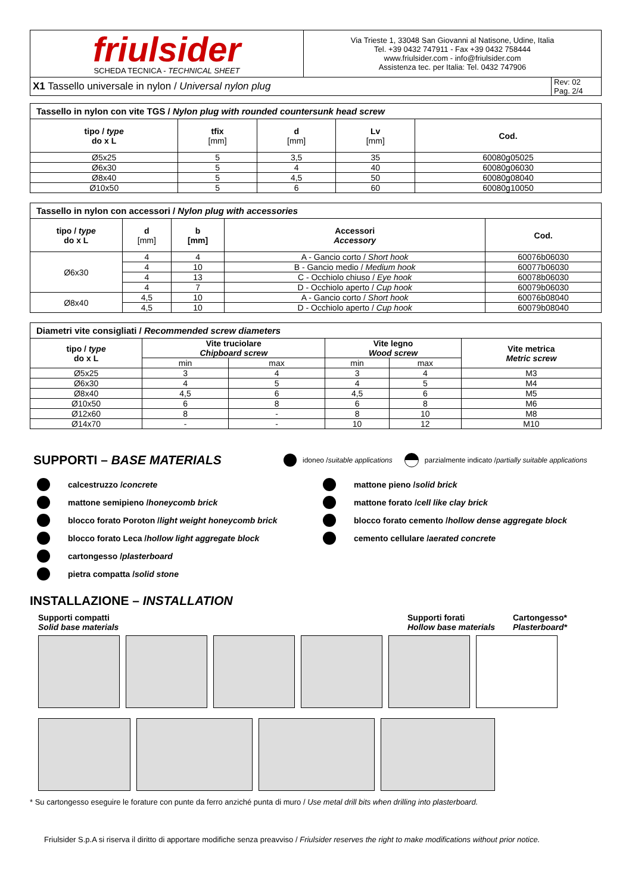| friulsider SCHEDA TECNICA - TECHNICAL SHEET | Via Trieste 1, 33048 San Giovanni al Natisone, Udine, Italia Tel. +39 0432 747911 - Fax +39 0432 758444 www.friulsider.com - info@friulsider.com Assistenza tec. per Italia: Tel. 0432 747906 |
| X1 Tassello universale in nylon / Universal nylon plug | Rev: 02 Pag. 2/4 |
| Tassello in nylon con vite TGS / Nylon plug with rounded countersunk head screw | | | | |
| tipo / type do x L | tfix [mm] | d [mm] | Lv [mm] | Cod. |
| Ø5x25 | 5 | 3,5 | 35 | 60080g05025 |
| Ø6x30 | 5 | 4 | 40 | 60080g06030 |
| Ø8x40 | 5 | 4,5 | 50 | 60080g08040 |
| Ø10x50 | 5 | 6 | 60 | 60080g10050 |
| Tassello in nylon con accessori / Nylon plug with accessories | | | | |
| tipo / type do x L | d [mm] | b [mm] | Accessori Accessory | Cod. |
| Ø6x30 | 4 | 4 | A - Gancio corto / Short hook | 60076b06030 |
| | 4 | 10 | B - Gancio medio / Medium hook | 60077b06030 |
| | 4 | 13 | C - Occhiolo chiuso / Eye hook | 60078b06030 |
| | 4 | 7 | D - Occhiolo aperto / Cup hook | 60079b06030 |
| Ø8x40 | 4,5 | 10 | A - Gancio corto / Short hook | 60076b08040 |
| | 4,5 | 10 | D - Occhiolo aperto / Cup hook | 60079b08040 |
| Diametri vite consigliati / Recommended screw diameters | | | | | |
| tipo / type do x L | Vite truciolare Chipboard screw | | Vite legno Wood screw | | Vite metrica Metric screw |
| | min | max | min | max | |
| Ø5x25 | 3 | 4 | 3 | 4 | M3 |
| Ø6x30 | 4 | 5 | 4 | 5 | M4 |
| Ø8x40 | 4,5 | 6 | 4,5 | 6 | M5 |
| Ø10x50 | 6 | 8 | 6 | 8 | M6 |
| Ø12x60 | 8 | - | 8 | 10 | M8 |
| Ø14x70 | - | - | 10 | 12 | M10 |
SUPPORTI – BASE MATERIALS
idoneo / suitable applications parzialmente indicato / partially suitable applications
calcestruzzo / concrete
mattone pieno / solid brick
mattone semipieno / honeycomb brick
mattone forato / cell like clay brick
blocco forato Poroton / light weight honeycomb brick
blocco forato cemento / hollow dense aggregate block
blocco forato Leca / hollow light aggregate block
cemento cellulare / aerated concrete
cartongesso / plasterboard
pietra compatta / solid stone
INSTALLAZIONE – INSTALLATION
Supporti compatti
Solid base materials
Supporti forati
Hollow base materials
Cartongesso*
Plasterboard*
* Su cartongesso eseguire le forature con punte da ferro anziché punta di muro / Use metal drill bits when drilling into plasterboard.
Friulsider S.p.A si riserva il diritto di apportare modifiche senza preavviso / Friulsider reserves the right to make modifications without prior notice.